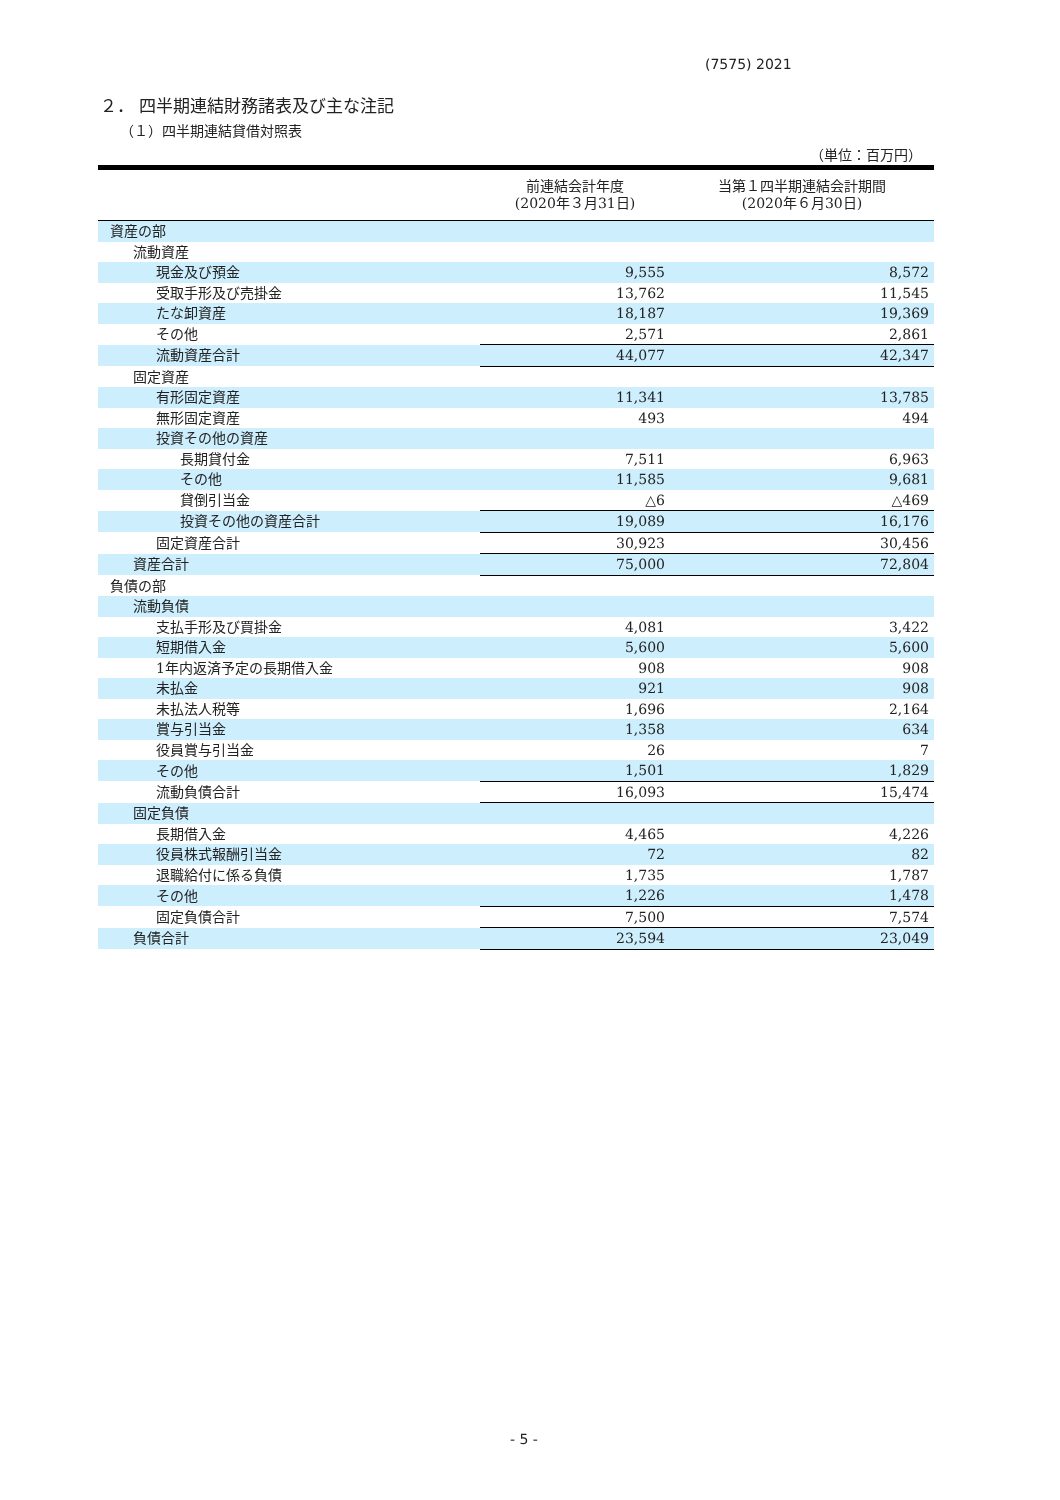(7575) 2021
２． 四半期連結財務諸表及び主な注記
（１）四半期連結貸借対照表
（単位：百万円）
| | 前連結会計年度 (2020年３月31日) | 当第１四半期連結会計期間 (2020年６月30日) |
| --- | --- | --- |
| 資産の部 | | |
| 流動資産 | | |
| 現金及び預金 | 9,555 | 8,572 |
| 受取手形及び売掛金 | 13,762 | 11,545 |
| たな卸資産 | 18,187 | 19,369 |
| その他 | 2,571 | 2,861 |
| 流動資産合計 | 44,077 | 42,347 |
| 固定資産 | | |
| 有形固定資産 | 11,341 | 13,785 |
| 無形固定資産 | 493 | 494 |
| 投資その他の資産 | | |
| 長期貸付金 | 7,511 | 6,963 |
| その他 | 11,585 | 9,681 |
| 貸倒引当金 | △6 | △469 |
| 投資その他の資産合計 | 19,089 | 16,176 |
| 固定資産合計 | 30,923 | 30,456 |
| 資産合計 | 75,000 | 72,804 |
| 負債の部 | | |
| 流動負債 | | |
| 支払手形及び買掛金 | 4,081 | 3,422 |
| 短期借入金 | 5,600 | 5,600 |
| 1年内返済予定の長期借入金 | 908 | 908 |
| 未払金 | 921 | 908 |
| 未払法人税等 | 1,696 | 2,164 |
| 賞与引当金 | 1,358 | 634 |
| 役員賞与引当金 | 26 | 7 |
| その他 | 1,501 | 1,829 |
| 流動負債合計 | 16,093 | 15,474 |
| 固定負債 | | |
| 長期借入金 | 4,465 | 4,226 |
| 役員株式報酬引当金 | 72 | 82 |
| 退職給付に係る負債 | 1,735 | 1,787 |
| その他 | 1,226 | 1,478 |
| 固定負債合計 | 7,500 | 7,574 |
| 負債合計 | 23,594 | 23,049 |
- 5 -